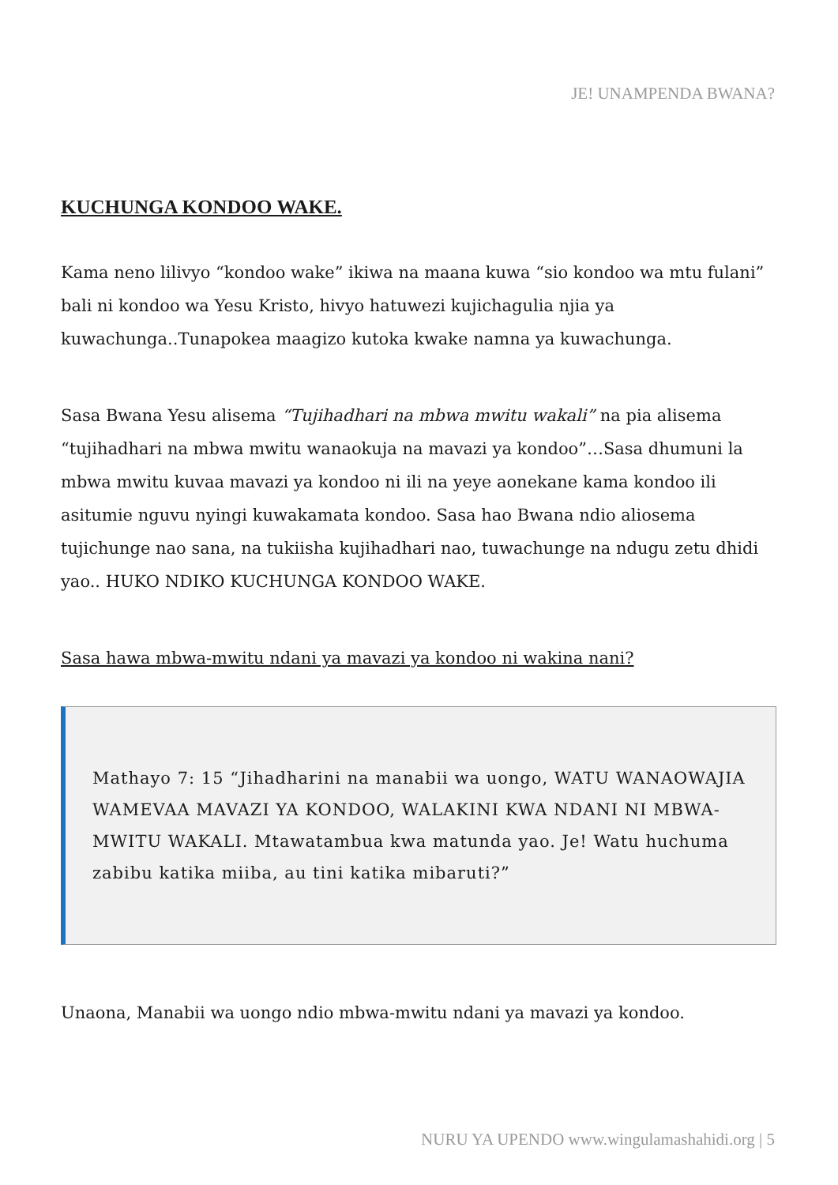JE! UNAMPENDA BWANA?
KUCHUNGA KONDOO WAKE.
Kama neno lilivyo “kondoo wake” ikiwa na maana kuwa “sio kondoo wa mtu fulani” bali ni kondoo wa Yesu Kristo, hivyo hatuwezi kujichagulia njia ya kuwachunga..Tunapokea maagizo kutoka kwake namna ya kuwachunga.
Sasa Bwana Yesu alisema “Tujihadhari na mbwa mwitu wakali” na pia alisema “tujihadhari na mbwa mwitu wanaokuja na mavazi ya kondoo”…Sasa dhumuni la mbwa mwitu kuvaa mavazi ya kondoo ni ili na yeye aonekane kama kondoo ili asitumie nguvu nyingi kuwakamata kondoo. Sasa hao Bwana ndio aliosema tujichunge nao sana, na tukiisha kujihadhari nao, tuwachunge na ndugu zetu dhidi yao.. HUKO NDIKO KUCHUNGA KONDOO WAKE.
Sasa hawa mbwa-mwitu ndani ya mavazi ya kondoo ni wakina nani?
Mathayo 7: 15 “Jihadharini na manabii wa uongo, WATU WANAOWAJIA WAMEVAA MAVAZI YA KONDOO, WALAKINI KWA NDANI NI MBWA-MWITU WAKALI. Mtawatambua kwa matunda yao. Je! Watu huchuma zabibu katika miiba, au tini katika mibaruti?”
Unaona, Manabii wa uongo ndio mbwa-mwitu ndani ya mavazi ya kondoo.
NURU YA UPENDO www.wingulamashahidi.org | 5